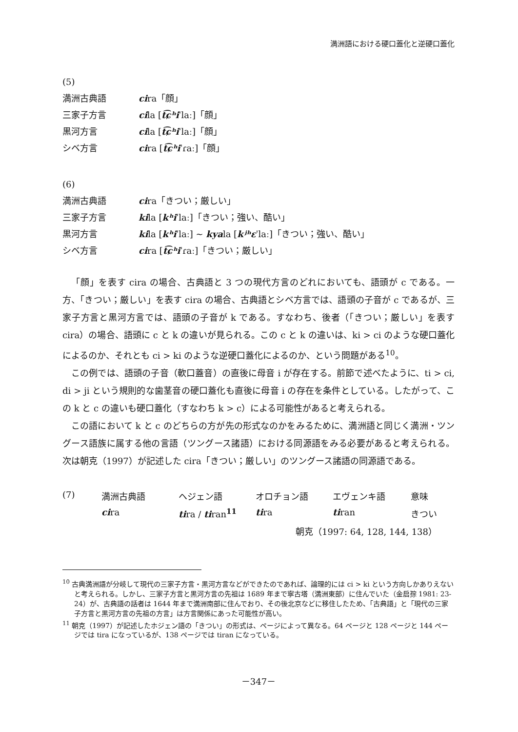満洲語における硬口蓋化と逆硬口蓋化
(5)
満洲古典語 cira「顔」
三家子方言 cila [t͡ɕʰiˈlaː]「顔」
黒河方言 cila [t͡ɕʰiˈlaː]「顔」
シベ方言 cira [t͡ɕʰiˈɾaː]「顔」
(6)
満洲古典語 cira「きつい；厳しい」
三家子方言 kila [kʰiˈlaː]「きつい；強い、酷い」
黒河方言 kila [kʰiˈlaː] ~ kyala [kʲʰɛˈlaː]「きつい；強い、酷い」
シベ方言 cira [t͡ɕʰiˈɾaː]「きつい；厳しい」
「顔」を表す cira の場合、古典語と 3 つの現代方言のどれにおいても、語頭が c である。一方、「きつい；厳しい」を表す cira の場合、古典語とシベ方言では、語頭の子音が c であるが、三家子方言と黒河方言では、語頭の子音が k である。すなわち、後者（「きつい；厳しい」を表す cira）の場合、語頭に c と k の違いが見られる。この c と k の違いは、ki > ci のような硬口蓋化によるのか、それとも ci > ki のような逆硬口蓋化によるのか、という問題がある<sup>10</sup>。
この例では、語頭の子音（軟口蓋音）の直後に母音 i が存在する。前節で述べたように、ti > ci, di > ji という規則的な歯茎音の硬口蓋化も直後に母音 i の存在を条件としている。したがって、この k と c の違いも硬口蓋化（すなわち k > c）による可能性があると考えられる。
この語において k と c のどちらの方が先の形式なのかをみるために、満洲語と同じく満洲・ツングース語族に属する他の言語（ツングース諸語）における同源語をみる必要があると考えられる。次は朝克（1997）が記述した cira「きつい；厳しい」のツングース諸語の同源語である。
| (7) | 満洲古典語 | ヘジェン語 | オロチョン語 | エヴェンキ語 | 意味 |
| | ci ra | ti ra / ti ran<sup>11</sup> | ti ra | ti ran | きつい |
| 朝克（1997: 64, 128, 144, 138） | | | | | |
<sup>10</sup> 古典満洲語が分岐して現代の三家子方言・黒河方言などができたのであれば、論理的には ci > ki という方向しかありえないと考えられる。しかし、三家子方言と黒河方言の先祖は 1689 年まで寧古塔（満洲東部）に住んでいた（金启孮 1981: 23-24）が、古典語の話者は 1644 年まで満洲南部に住んでおり、その後北京などに移住したため、「古典語」と「現代の三家子方言と黒河方言の先祖の方言」は方言関係にあった可能性が高い。
<sup>11</sup> 朝克（1997）が記述したホジェン語の「きつい」の形式は、ページによって異なる。64 ページと 128 ページと 144 ページでは tira になっているが、138 ページでは tiran になっている。
－347－